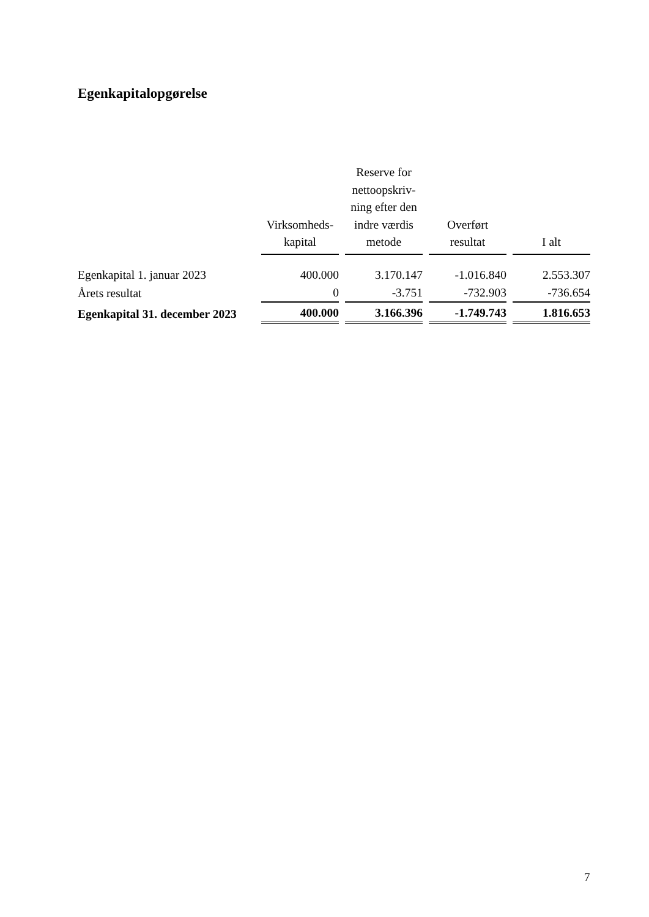Egenkapitalopgørelse
| | Virksomheds- kapital | Reserve for nettoopskriv- ning efter den indre værdis metode | Overført resultat | I alt |
| --- | --- | --- | --- | --- |
| Egenkapital 1. januar 2023 | 400.000 | 3.170.147 | -1.016.840 | 2.553.307 |
| Årets resultat | 0 | -3.751 | -732.903 | -736.654 |
| Egenkapital 31. december 2023 | 400.000 | 3.166.396 | -1.749.743 | 1.816.653 |
7